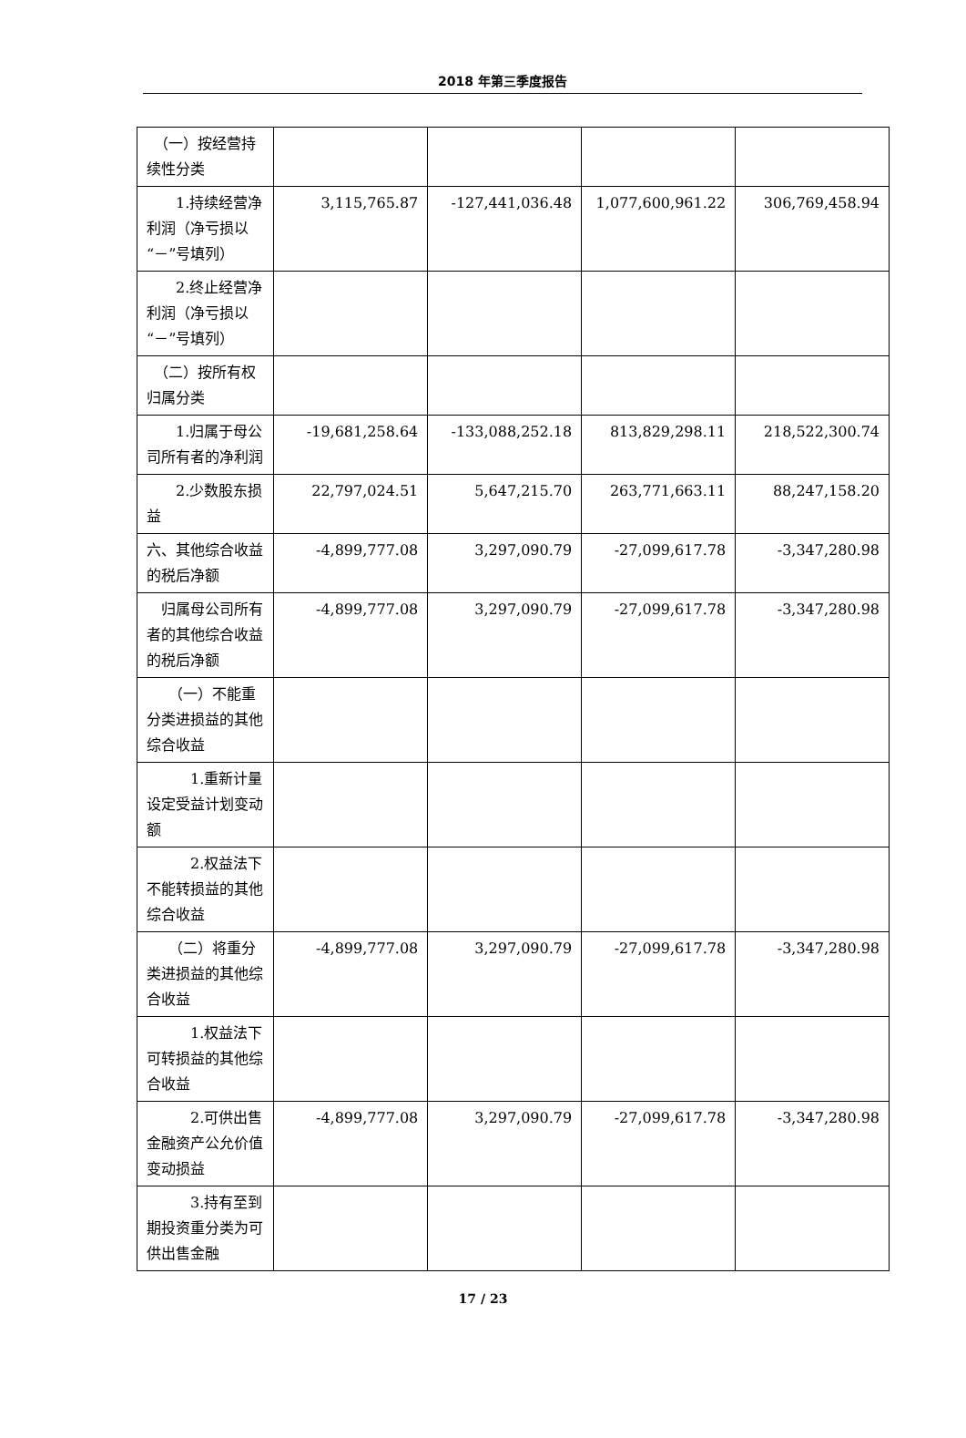2018 年第三季度报告
| （一）按经营持续性分类 | | | | |
| 1.持续经营净利润（净亏损以“－”号填列） | 3,115,765.87 | -127,441,036.48 | 1,077,600,961.22 | 306,769,458.94 |
| 2.终止经营净利润（净亏损以“－”号填列） | | | | |
| （二）按所有权归属分类 | | | | |
| 1.归属于母公司所有者的净利润 | -19,681,258.64 | -133,088,252.18 | 813,829,298.11 | 218,522,300.74 |
| 2.少数股东损益 | 22,797,024.51 | 5,647,215.70 | 263,771,663.11 | 88,247,158.20 |
| 六、其他综合收益的税后净额 | -4,899,777.08 | 3,297,090.79 | -27,099,617.78 | -3,347,280.98 |
| 归属母公司所有者的其他综合收益的税后净额 | -4,899,777.08 | 3,297,090.79 | -27,099,617.78 | -3,347,280.98 |
| （一）不能重分类进损益的其他综合收益 | | | | |
| 1.重新计量设定受益计划变动额 | | | | |
| 2.权益法下不能转损益的其他综合收益 | | | | |
| （二）将重分类进损益的其他综合收益 | -4,899,777.08 | 3,297,090.79 | -27,099,617.78 | -3,347,280.98 |
| 1.权益法下可转损益的其他综合收益 | | | | |
| 2.可供出售金融资产公允价值变动损益 | -4,899,777.08 | 3,297,090.79 | -27,099,617.78 | -3,347,280.98 |
| 3.持有至到期投资重分类为可供出售金融 | | | | |
17 / 23